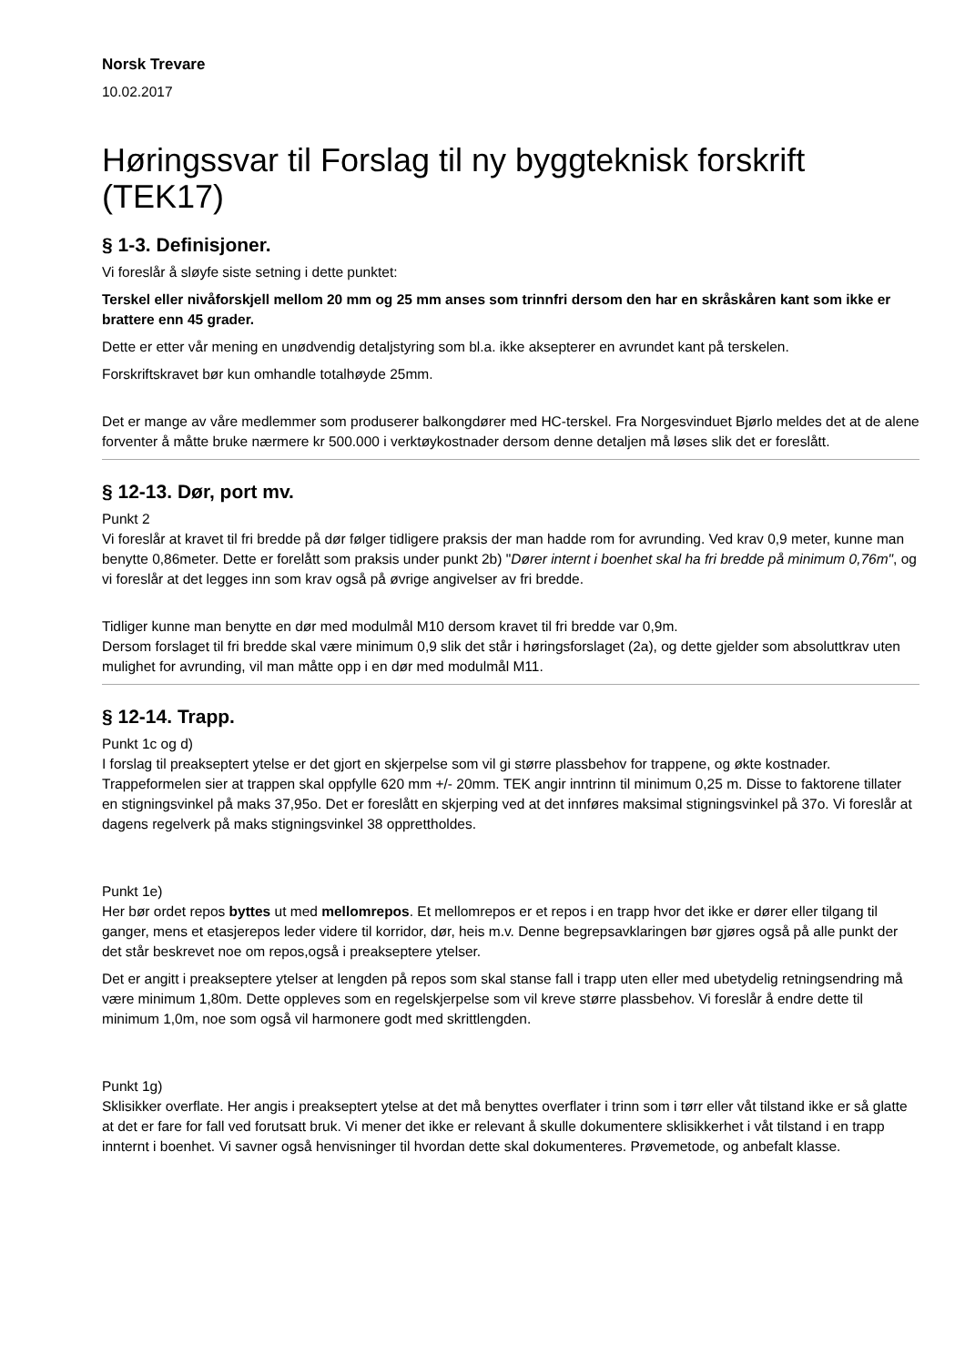Norsk Trevare
10.02.2017
Høringssvar til Forslag til ny byggteknisk forskrift (TEK17)
§ 1-3. Definisjoner.
Vi foreslår å sløyfe siste setning i dette punktet:
Terskel eller nivåforskjell mellom 20 mm og 25 mm anses som trinnfri dersom den har en skråskåren kant som ikke er brattere enn 45 grader.
Dette er etter vår mening en unødvendig detaljstyring som bl.a. ikke aksepterer en avrundet kant på terskelen.
Forskriftskravet bør kun omhandle totalhøyde 25mm.
Det er mange av våre medlemmer som produserer balkongdører med HC-terskel. Fra Norgesvinduet Bjørlo meldes det at de alene forventer å måtte bruke nærmere kr 500.000 i verktøykostnader dersom denne detaljen må løses slik det er foreslått.
§ 12-13. Dør, port mv.
Punkt 2
Vi foreslår at kravet til fri bredde på dør følger tidligere praksis der man hadde rom for avrunding. Ved krav 0,9 meter, kunne man benytte 0,86meter. Dette er forelått som praksis under punkt 2b) "Dører internt i boenhet skal ha fri bredde på minimum 0,76m", og vi foreslår at det legges inn som krav også på øvrige angivelser av fri bredde.
Tidliger kunne man benytte en dør med modulmål M10 dersom kravet til fri bredde var 0,9m.
Dersom forslaget til fri bredde skal være minimum 0,9 slik det står i høringsforslaget (2a), og dette gjelder som absoluttkrav uten mulighet for avrunding, vil man måtte opp i en dør med modulmål M11.
§ 12-14. Trapp.
Punkt 1c og d)
I forslag til preakseptert ytelse er det gjort en skjerpelse som vil gi større plassbehov for trappene, og økte kostnader. Trappeformelen sier at trappen skal oppfylle 620 mm +/- 20mm. TEK angir inntrinn til minimum 0,25 m. Disse to faktorene tillater en stigningsvinkel på maks 37,95o. Det er foreslått en skjerping ved at det innføres maksimal stigningsvinkel på 37o. Vi foreslår at dagens regelverk på maks stigningsvinkel 38 opprettholdes.
Punkt 1e)
Her bør ordet repos byttes ut med mellomrepos. Et mellomrepos er et repos i en trapp hvor det ikke er dører eller tilgang til ganger, mens et etasjerepos leder videre til korridor, dør, heis m.v. Denne begrepsavklaringen bør gjøres også på alle punkt der det står beskrevet noe om repos,også i preakseptere ytelser.
Det er angitt i preakseptere ytelser at lengden på repos som skal stanse fall i trapp uten eller med ubetydelig retningsendring må være minimum 1,80m. Dette oppleves som en regelskjerpelse som vil kreve større plassbehov. Vi foreslår å endre dette til minimum 1,0m, noe som også vil harmonere godt med skrittlengden.
Punkt 1g)
Sklisikker overflate. Her angis i preakseptert ytelse at det må benyttes overflater i trinn som i tørr eller våt tilstand ikke er så glatte at det er fare for fall ved forutsatt bruk. Vi mener det ikke er relevant å skulle dokumentere sklisikkerhet i våt tilstand i en trapp innternt i boenhet. Vi savner også henvisninger til hvordan dette skal dokumenteres. Prøvemetode, og anbefalt klasse.